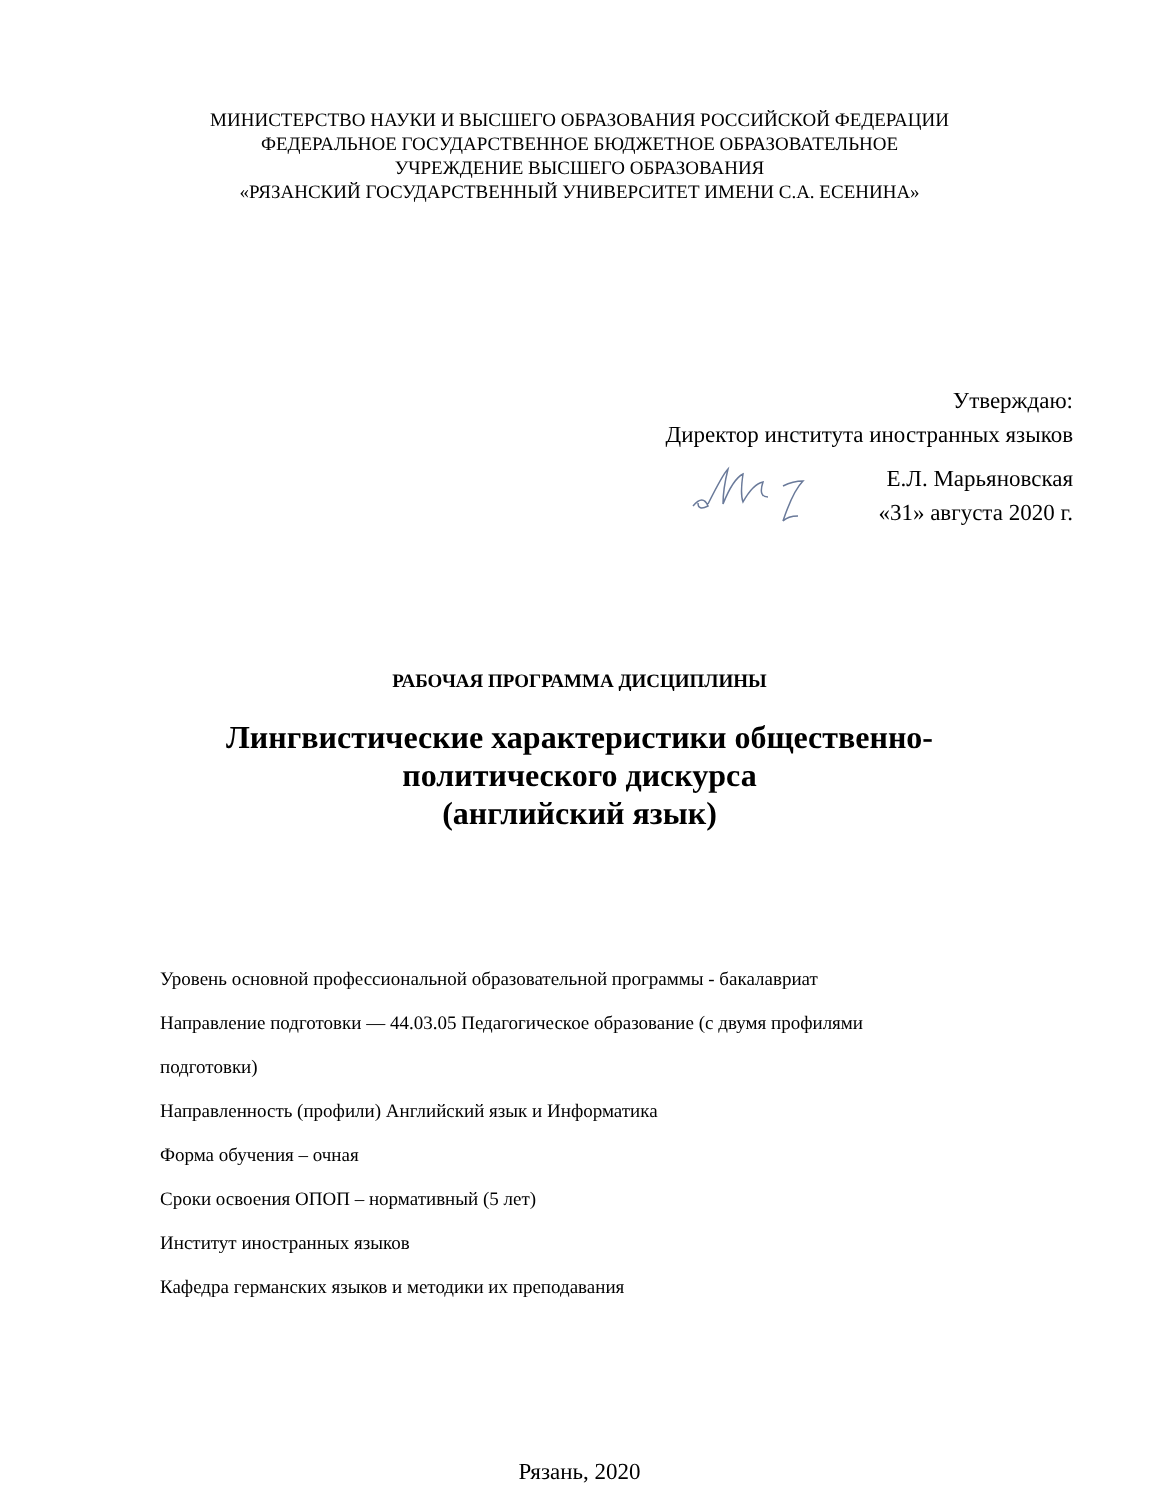МИНИСТЕРСТВО НАУКИ И ВЫСШЕГО ОБРАЗОВАНИЯ РОССИЙСКОЙ ФЕДЕРАЦИИ
ФЕДЕРАЛЬНОЕ ГОСУДАРСТВЕННОЕ БЮДЖЕТНОЕ ОБРАЗОВАТЕЛЬНОЕ
УЧРЕЖДЕНИЕ ВЫСШЕГО ОБРАЗОВАНИЯ
«РЯЗАНСКИЙ ГОСУДАРСТВЕННЫЙ УНИВЕРСИТЕТ ИМЕНИ С.А. ЕСЕНИНА»
Утверждаю:
Директор института иностранных языков
Е.Л. Марьяновская
«31» августа 2020 г.
РАБОЧАЯ ПРОГРАММА ДИСЦИПЛИНЫ
Лингвистические характеристики общественно-
политического дискурса
(английский язык)
Уровень основной профессиональной образовательной программы - бакалавриат
Направление подготовки — 44.03.05 Педагогическое образование (с двумя профилями
подготовки)
Направленность (профили) Английский язык и Информатика
Форма обучения – очная
Сроки освоения ОПОП – нормативный (5 лет)
Институт иностранных языков
Кафедра германских языков и методики их преподавания
Рязань, 2020